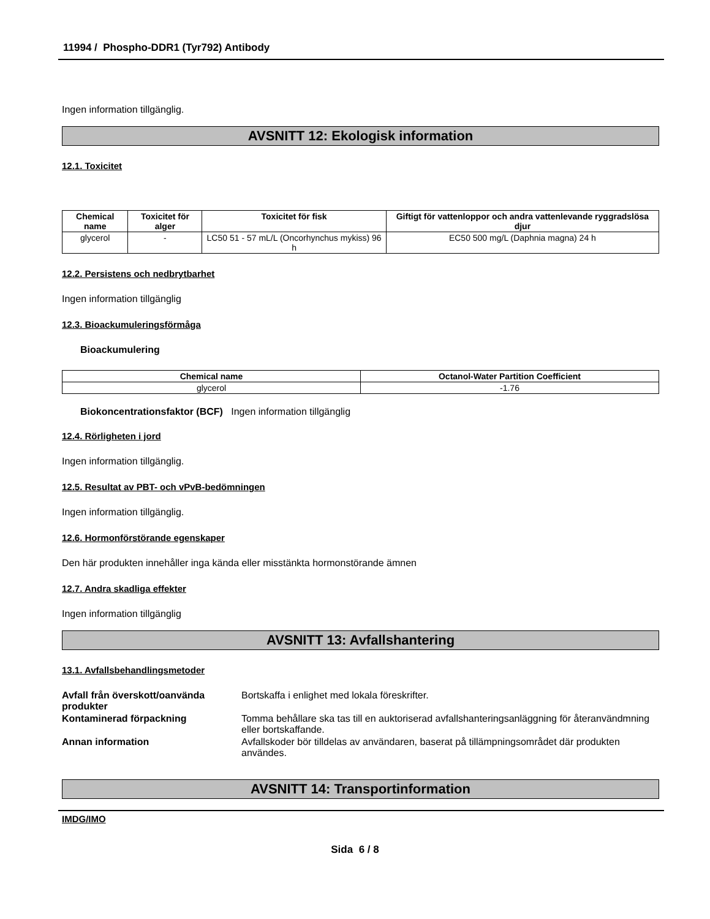11994 / Phospho-DDR1 (Tyr792) Antibody
Ingen information tillgänglig.
AVSNITT 12: Ekologisk information
12.1. Toxicitet
| Chemical name | Toxicitet för alger | Toxicitet för fisk | Giftigt för vattenloppor och andra vattenlevande ryggradslösa djur |
| --- | --- | --- | --- |
| glycerol | - | LC50 51 - 57 mL/L (Oncorhynchus mykiss) 96 h | EC50 500 mg/L (Daphnia magna) 24 h |
12.2. Persistens och nedbrytbarhet
Ingen information tillgänglig
12.3. Bioackumuleringsförmåga
Bioackumulering
| Chemical name | Octanol-Water Partition Coefficient |
| --- | --- |
| glycerol | -1.76 |
Biokoncentrationsfaktor (BCF) Ingen information tillgänglig
12.4. Rörligheten i jord
Ingen information tillgänglig.
12.5. Resultat av PBT- och vPvB-bedömningen
Ingen information tillgänglig.
12.6. Hormonförstörande egenskaper
Den här produkten innehåller inga kända eller misstänkta hormonstörande ämnen
12.7. Andra skadliga effekter
Ingen information tillgänglig
AVSNITT 13: Avfallshantering
13.1. Avfallsbehandlingsmetoder
Avfall från överskott/oanvända produkter Bortskaffa i enlighet med lokala föreskrifter.
Kontaminerad förpackning Tomma behållare ska tas till en auktoriserad avfallshanteringsanläggning för återanvändmning eller bortskaffande.
Annan information Avfallskoder bör tilldelas av användaren, baserat på tillämpningsområdet där produkten användes.
AVSNITT 14: Transportinformation
IMDG/IMO
Sida 6 / 8